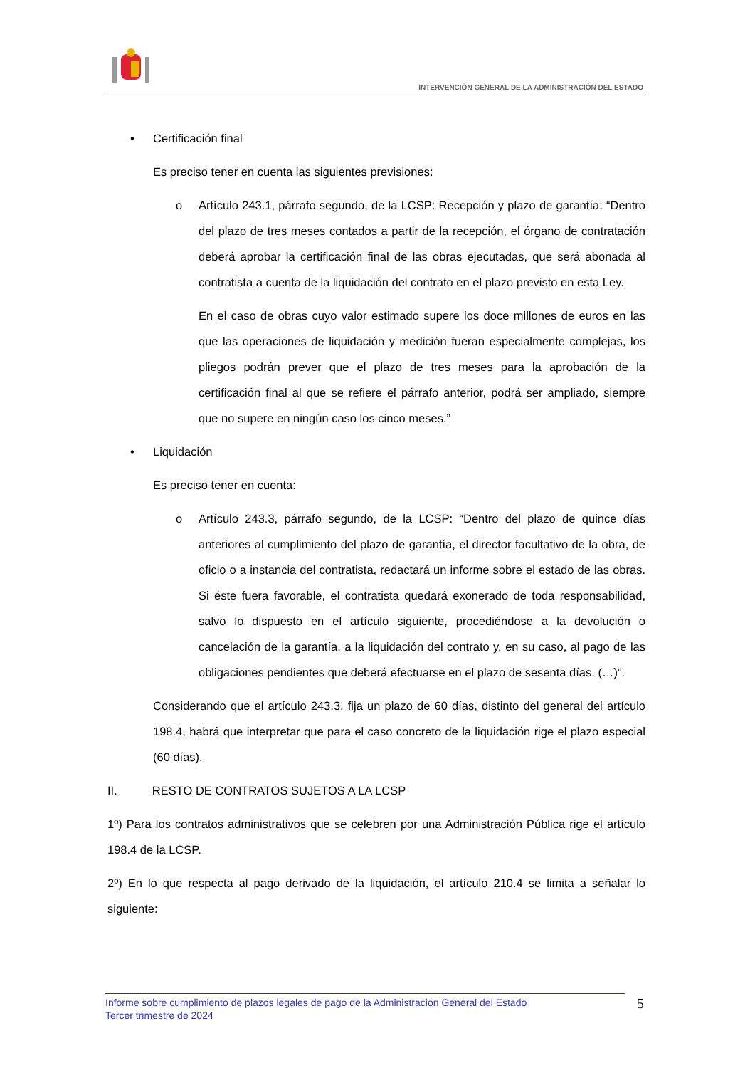INTERVENCIÓN GENERAL DE LA ADMINISTRACIÓN DEL ESTADO
• Certificación final
Es preciso tener en cuenta las siguientes previsiones:
o Artículo 243.1, párrafo segundo, de la LCSP: Recepción y plazo de garantía: “Dentro del plazo de tres meses contados a partir de la recepción, el órgano de contratación deberá aprobar la certificación final de las obras ejecutadas, que será abonada al contratista a cuenta de la liquidación del contrato en el plazo previsto en esta Ley.
En el caso de obras cuyo valor estimado supere los doce millones de euros en las que las operaciones de liquidación y medición fueran especialmente complejas, los pliegos podrán prever que el plazo de tres meses para la aprobación de la certificación final al que se refiere el párrafo anterior, podrá ser ampliado, siempre que no supere en ningún caso los cinco meses.”
• Liquidación
Es preciso tener en cuenta:
o Artículo 243.3, párrafo segundo, de la LCSP: “Dentro del plazo de quince días anteriores al cumplimiento del plazo de garantía, el director facultativo de la obra, de oficio o a instancia del contratista, redactará un informe sobre el estado de las obras. Si éste fuera favorable, el contratista quedará exonerado de toda responsabilidad, salvo lo dispuesto en el artículo siguiente, procediéndose a la devolución o cancelación de la garantía, a la liquidación del contrato y, en su caso, al pago de las obligaciones pendientes que deberá efectuarse en el plazo de sesenta días. (…)”.
Considerando que el artículo 243.3, fija un plazo de 60 días, distinto del general del artículo 198.4, habrá que interpretar que para el caso concreto de la liquidación rige el plazo especial (60 días).
II. RESTO DE CONTRATOS SUJETOS A LA LCSP
1º) Para los contratos administrativos que se celebren por una Administración Pública rige el artículo 198.4 de la LCSP.
2º) En lo que respecta al pago derivado de la liquidación, el artículo 210.4 se limita a señalar lo siguiente:
Informe sobre cumplimiento de plazos legales de pago de la Administración General del Estado
Tercer trimestre de 2024
5